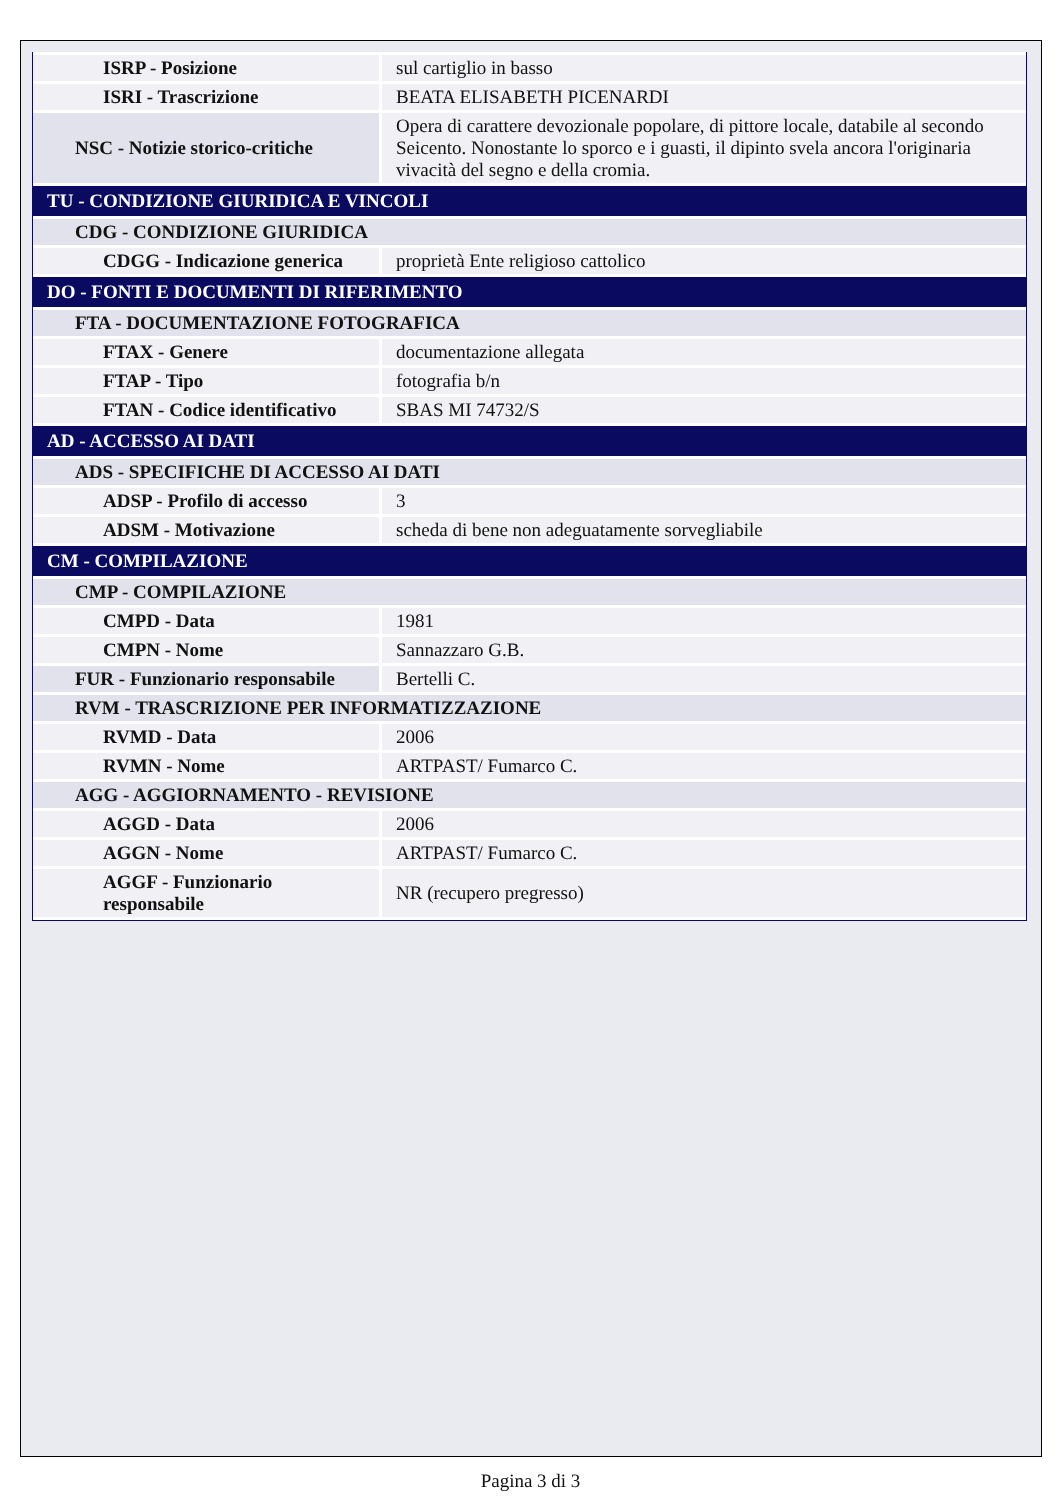| ISRP - Posizione | sul cartiglio in basso |
| ISRI - Trascrizione | BEATA ELISABETH PICENARDI |
| NSC - Notizie storico-critiche | Opera di carattere devozionale popolare, di pittore locale, databile al secondo Seicento. Nonostante lo sporco e i guasti, il dipinto svela ancora l'originaria vivacità del segno e della cromia. |
| TU - CONDIZIONE GIURIDICA E VINCOLI | |
| CDG - CONDIZIONE GIURIDICA | |
| CDGG - Indicazione generica | proprietà Ente religioso cattolico |
| DO - FONTI E DOCUMENTI DI RIFERIMENTO | |
| FTA - DOCUMENTAZIONE FOTOGRAFICA | |
| FTAX - Genere | documentazione allegata |
| FTAP - Tipo | fotografia b/n |
| FTAN - Codice identificativo | SBAS MI 74732/S |
| AD - ACCESSO AI DATI | |
| ADS - SPECIFICHE DI ACCESSO AI DATI | |
| ADSP - Profilo di accesso | 3 |
| ADSM - Motivazione | scheda di bene non adeguatamente sorvegliabile |
| CM - COMPILAZIONE | |
| CMP - COMPILAZIONE | |
| CMPD - Data | 1981 |
| CMPN - Nome | Sannazzaro G.B. |
| FUR - Funzionario responsabile | Bertelli C. |
| RVM - TRASCRIZIONE PER INFORMATIZZAZIONE | |
| RVMD - Data | 2006 |
| RVMN - Nome | ARTPAST/ Fumarco C. |
| AGG - AGGIORNAMENTO - REVISIONE | |
| AGGD - Data | 2006 |
| AGGN - Nome | ARTPAST/ Fumarco C. |
| AGGF - Funzionario responsabile | NR (recupero pregresso) |
Pagina 3 di 3